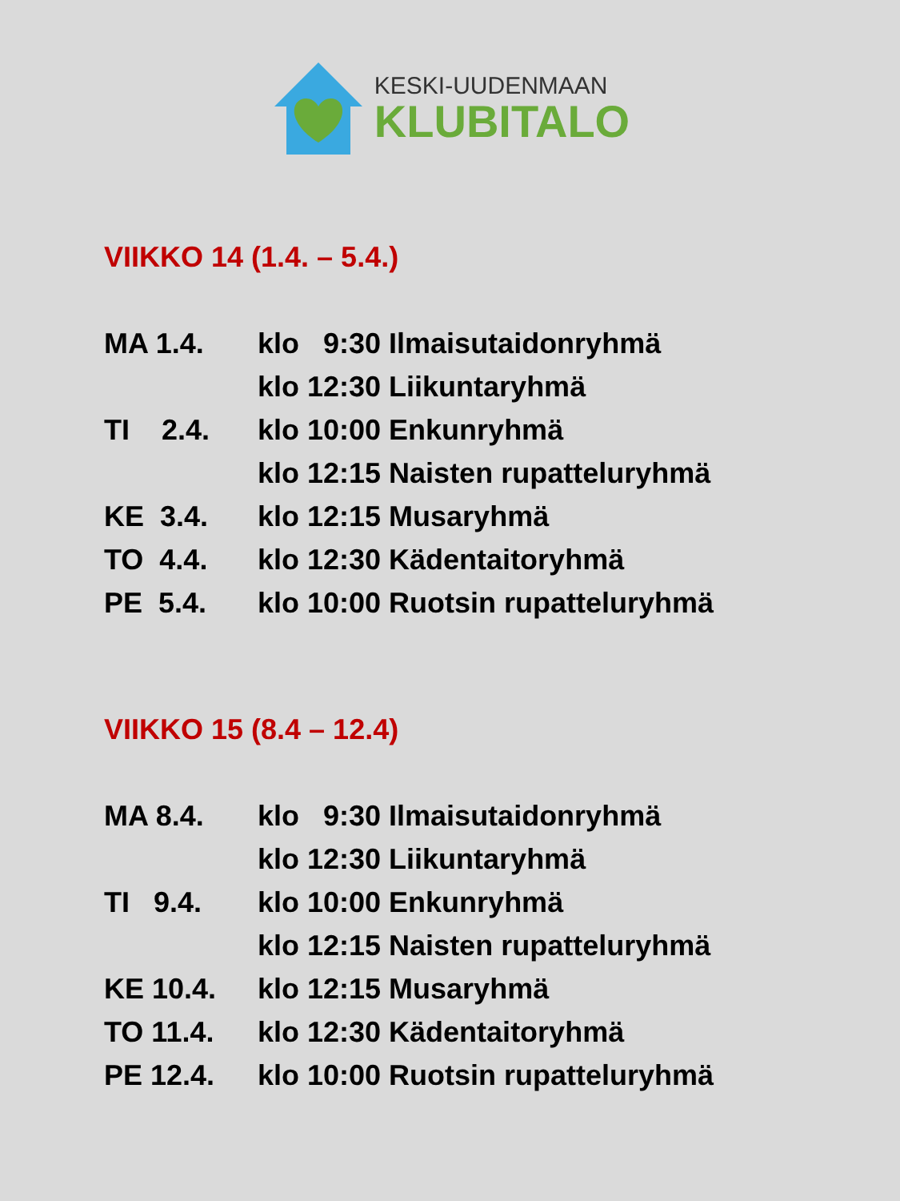KESKI-UUDENMAAN
KLUBITALO
VIIKKO 14 (1.4. – 5.4.)
MA 1.4. klo 9:30 Ilmaisutaidonryhmä
klo 12:30 Liikuntaryhmä
TI 2.4. klo 10:00 Enkunryhmä
klo 12:15 Naisten rupatteluryhmä
KE 3.4. klo 12:15 Musaryhmä
TO 4.4. klo 12:30 Kädentaitoryhmä
PE 5.4. klo 10:00 Ruotsin rupatteluryhmä
VIIKKO 15 (8.4 – 12.4)
MA 8.4. klo 9:30 Ilmaisutaidonryhmä
klo 12:30 Liikuntaryhmä
TI 9.4. klo 10:00 Enkunryhmä
klo 12:15 Naisten rupatteluryhmä
KE 10.4. klo 12:15 Musaryhmä
TO 11.4. klo 12:30 Kädentaitoryhmä
PE 12.4. klo 10:00 Ruotsin rupatteluryhmä